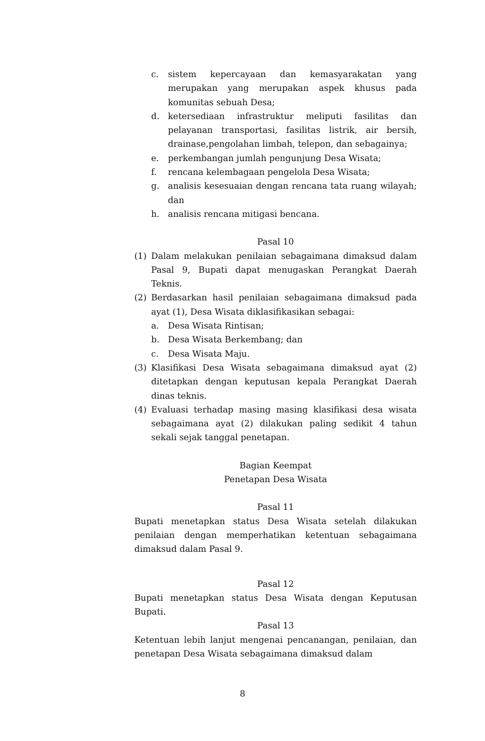c. sistem kepercayaan dan kemasyarakatan yang merupakan yang merupakan aspek khusus pada komunitas sebuah Desa;
d. ketersediaan infrastruktur meliputi fasilitas dan pelayanan transportasi, fasilitas listrik, air bersih, drainase,pengolahan limbah, telepon, dan sebagainya;
e. perkembangan jumlah pengunjung Desa Wisata;
f. rencana kelembagaan pengelola Desa Wisata;
g. analisis kesesuaian dengan rencana tata ruang wilayah; dan
h. analisis rencana mitigasi bencana.
Pasal 10
(1) Dalam melakukan penilaian sebagaimana dimaksud dalam Pasal 9, Bupati dapat menugaskan Perangkat Daerah Teknis.
(2) Berdasarkan hasil penilaian sebagaimana dimaksud pada ayat (1), Desa Wisata diklasifikasikan sebagai:
a. Desa Wisata Rintisan;
b. Desa Wisata Berkembang; dan
c. Desa Wisata Maju.
(3) Klasifikasi Desa Wisata sebagaimana dimaksud ayat (2) ditetapkan dengan keputusan kepala Perangkat Daerah dinas teknis.
(4) Evaluasi terhadap masing masing klasifikasi desa wisata sebagaimana ayat (2) dilakukan paling sedikit 4 tahun sekali sejak tanggal penetapan.
Bagian Keempat
Penetapan Desa Wisata
Pasal 11
Bupati menetapkan status Desa Wisata setelah dilakukan penilaian dengan memperhatikan ketentuan sebagaimana dimaksud dalam Pasal 9.
Pasal 12
Bupati menetapkan status Desa Wisata dengan Keputusan Bupati.
Pasal 13
Ketentuan lebih lanjut mengenai pencanangan, penilaian, dan penetapan Desa Wisata sebagaimana dimaksud dalam
8